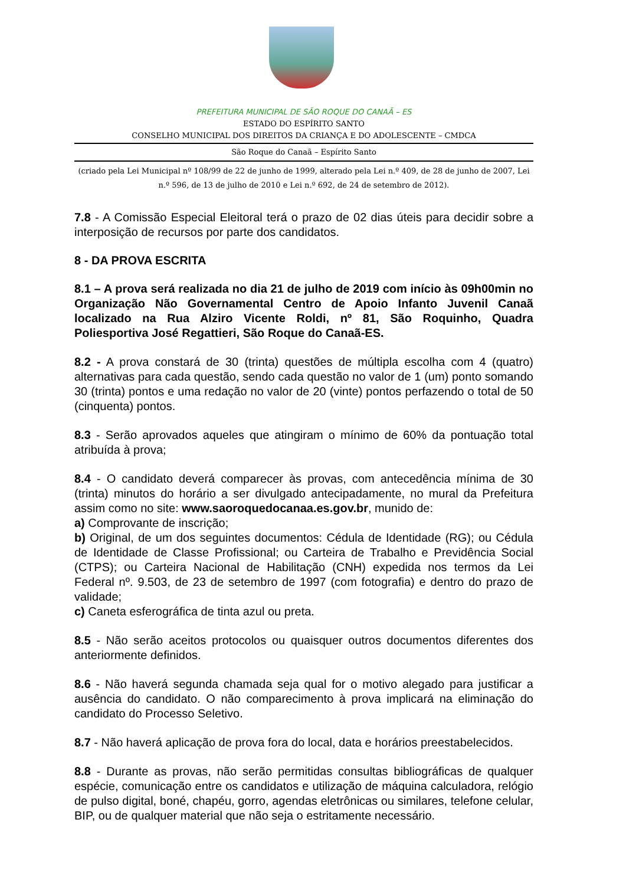PREFEITURA MUNICIPAL DE SÃO ROQUE DO CANAÃ – ES
ESTADO DO ESPÍRITO SANTO
CONSELHO MUNICIPAL DOS DIREITOS DA CRIANÇA E DO ADOLESCENTE – CMDCA
São Roque do Canaã – Espírito Santo
(criado pela Lei Municipal nº 108/99 de 22 de junho de 1999, alterado pela Lei n.º 409, de 28 de junho de 2007, Lei n.º 596, de 13 de julho de 2010 e Lei n.º 692, de 24 de setembro de 2012).
7.8 - A Comissão Especial Eleitoral terá o prazo de 02 dias úteis para decidir sobre a interposição de recursos por parte dos candidatos.
8 - DA PROVA ESCRITA
8.1 – A prova será realizada no dia 21 de julho de 2019 com início às 09h00min no Organização Não Governamental Centro de Apoio Infanto Juvenil Canaã localizado na Rua Alziro Vicente Roldi, nº 81, São Roquinho, Quadra Poliesportiva José Regattieri, São Roque do Canaã-ES.
8.2 - A prova constará de 30 (trinta) questões de múltipla escolha com 4 (quatro) alternativas para cada questão, sendo cada questão no valor de 1 (um) ponto somando 30 (trinta) pontos e uma redação no valor de 20 (vinte) pontos perfazendo o total de 50 (cinquenta) pontos.
8.3 - Serão aprovados aqueles que atingiram o mínimo de 60% da pontuação total atribuída à prova;
8.4 - O candidato deverá comparecer às provas, com antecedência mínima de 30 (trinta) minutos do horário a ser divulgado antecipadamente, no mural da Prefeitura assim como no site: www.saoroquedocanaa.es.gov.br, munido de:
a) Comprovante de inscrição;
b) Original, de um dos seguintes documentos: Cédula de Identidade (RG); ou Cédula de Identidade de Classe Profissional; ou Carteira de Trabalho e Previdência Social (CTPS); ou Carteira Nacional de Habilitação (CNH) expedida nos termos da Lei Federal nº. 9.503, de 23 de setembro de 1997 (com fotografia) e dentro do prazo de validade;
c) Caneta esferográfica de tinta azul ou preta.
8.5 - Não serão aceitos protocolos ou quaisquer outros documentos diferentes dos anteriormente definidos.
8.6 - Não haverá segunda chamada seja qual for o motivo alegado para justificar a ausência do candidato. O não comparecimento à prova implicará na eliminação do candidato do Processo Seletivo.
8.7 - Não haverá aplicação de prova fora do local, data e horários preestabelecidos.
8.8 - Durante as provas, não serão permitidas consultas bibliográficas de qualquer espécie, comunicação entre os candidatos e utilização de máquina calculadora, relógio de pulso digital, boné, chapéu, gorro, agendas eletrônicas ou similares, telefone celular, BIP, ou de qualquer material que não seja o estritamente necessário.